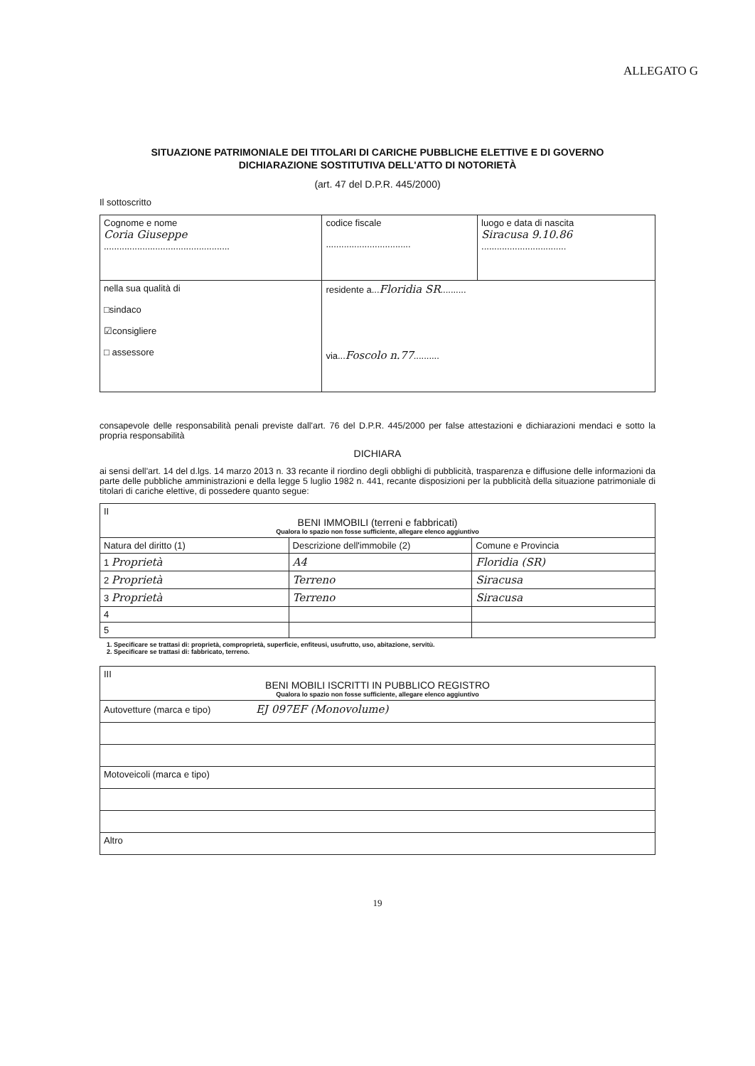ALLEGATO G
SITUAZIONE PATRIMONIALE DEI TITOLARI DI CARICHE PUBBLICHE ELETTIVE E DI GOVERNO
DICHIARAZIONE SOSTITUTIVA DELL'ATTO DI NOTORIETÀ
(art. 47 del D.P.R. 445/2000)
Il sottoscritto
| Cognome e nome Coria Giuseppe ................................................. | codice fiscale ................................. | luogo e data di nascita Siracusa 9.10.86 ................................. |
| nella sua qualità di □sindaco ☑consigliere □ assessore | residente a... Floridia SR .......... via... Foscolo n.77 .......... | |
consapevole delle responsabilità penali previste dall'art. 76 del D.P.R. 445/2000 per false attestazioni e dichiarazioni mendaci e sotto la propria responsabilità
DICHIARA
ai sensi dell'art. 14 del d.lgs. 14 marzo 2013 n. 33 recante il riordino degli obblighi di pubblicità, trasparenza e diffusione delle informazioni da parte delle pubbliche amministrazioni e della legge 5 luglio 1982 n. 441, recante disposizioni per la pubblicità della situazione patrimoniale di titolari di cariche elettive, di possedere quanto segue:
| II BENI IMMOBILI (terreni e fabbricati) Qualora lo spazio non fosse sufficiente, allegare elenco aggiuntivo | | |
| Natura del diritto (1) | Descrizione dell'immobile (2) | Comune e Provincia |
| 1 Proprietà | A4 | Floridia (SR) |
| 2 Proprietà | Terreno | Siracusa |
| 3 Proprietà | Terreno | Siracusa |
| 4 | | |
| 5 | | |
1. Specificare se trattasi di: proprietà, comproprietà, superficie, enfiteusi, usufrutto, uso, abitazione, servitù.
2. Specificare se trattasi di: fabbricato, terreno.
| III BENI MOBILI ISCRITTI IN PUBBLICO REGISTRO Qualora lo spazio non fosse sufficiente, allegare elenco aggiuntivo |
| Autovetture (marca e tipo) EJ 097EF (Monovolume) |
| Motoveicoli (marca e tipo) |
| Altro |
19